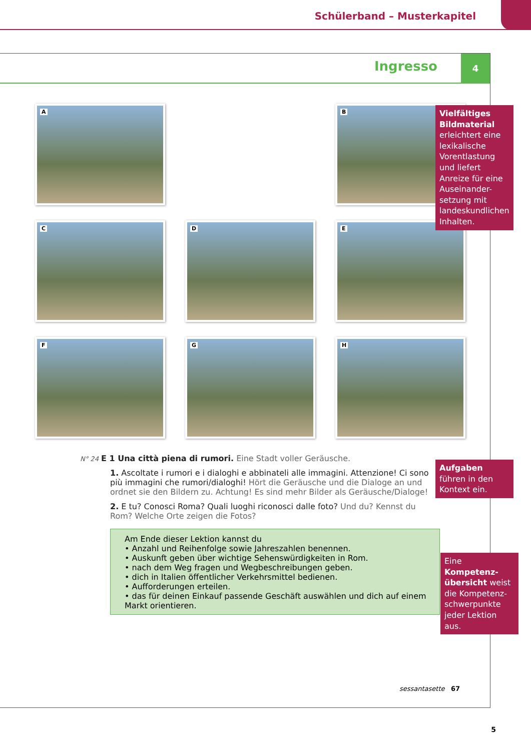Schülerband – Musterkapitel
Ingresso 4
A
B
C
D
E
F
G
H
N° 24 E 1 Una città piena di rumori. Eine Stadt voller Geräusche.
1. Ascoltate i rumori e i dialoghi e abbinateli alle immagini. Attenzione! Ci sono più immagini che rumori/dialoghi! Hört die Geräusche und die Dialoge an und ordnet sie den Bildern zu. Achtung! Es sind mehr Bilder als Geräusche/Dialoge!
2. E tu? Conosci Roma? Quali luoghi riconosci dalle foto? Und du? Kennst du Rom? Welche Orte zeigen die Fotos?
Am Ende dieser Lektion kannst du
• Anzahl und Reihenfolge sowie Jahreszahlen benennen.
• Auskunft geben über wichtige Sehenswürdigkeiten in Rom.
• nach dem Weg fragen und Wegbeschreibungen geben.
• dich in Italien öffentlicher Verkehrsmittel bedienen.
• Aufforderungen erteilen.
• das für deinen Einkauf passende Geschäft auswählen und dich auf einem Markt orientieren.
sessantasette 67
Vielfältiges Bildmaterial erleichtert eine lexikalische Vorentlastung und liefert Anreize für eine Auseinander-setzung mit landeskundlichen Inhalten.
Aufgaben führen in den Kontext ein.
Eine Kompetenz-übersicht weist die Kompetenz-schwerpunkte jeder Lektion aus.
5